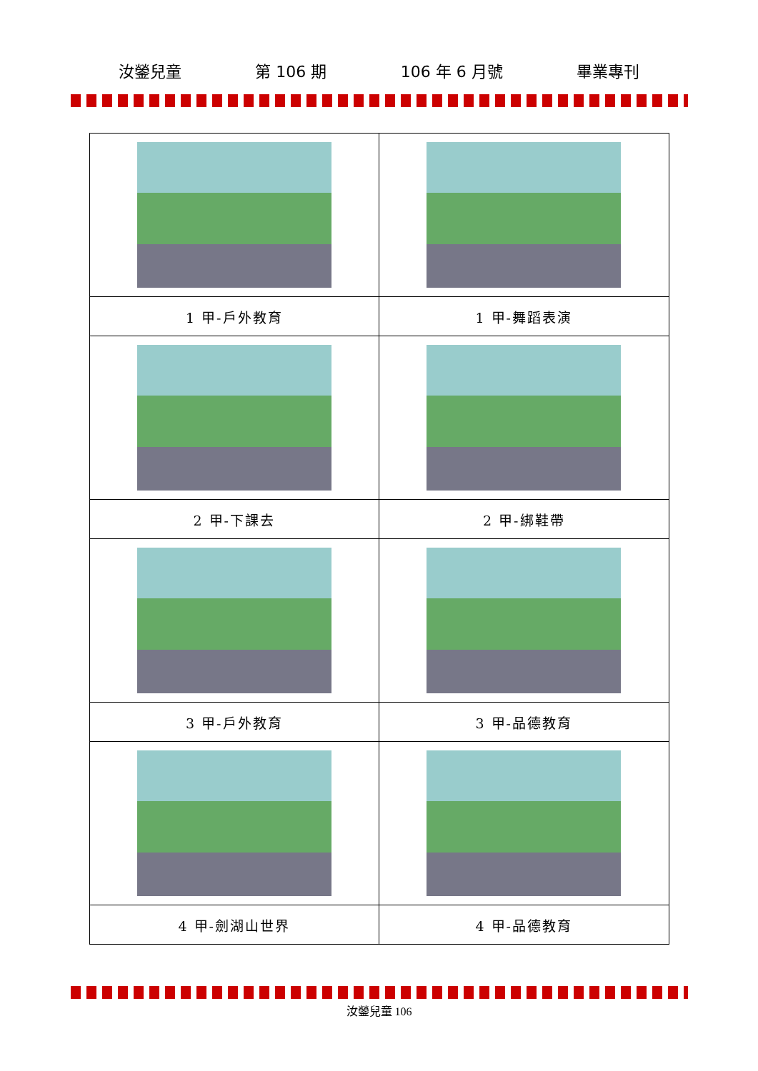汝鎣兒童 第 106 期 106 年 6 月號 畢業專刊
| 1 甲-戶外教育 | 1 甲-舞蹈表演 |
| 2 甲-下課去 | 2 甲-綁鞋帶 |
| 3 甲-戶外教育 | 3 甲-品德教育 |
| 4 甲-劍湖山世界 | 4 甲-品德教育 |
汝鎣兒童 106